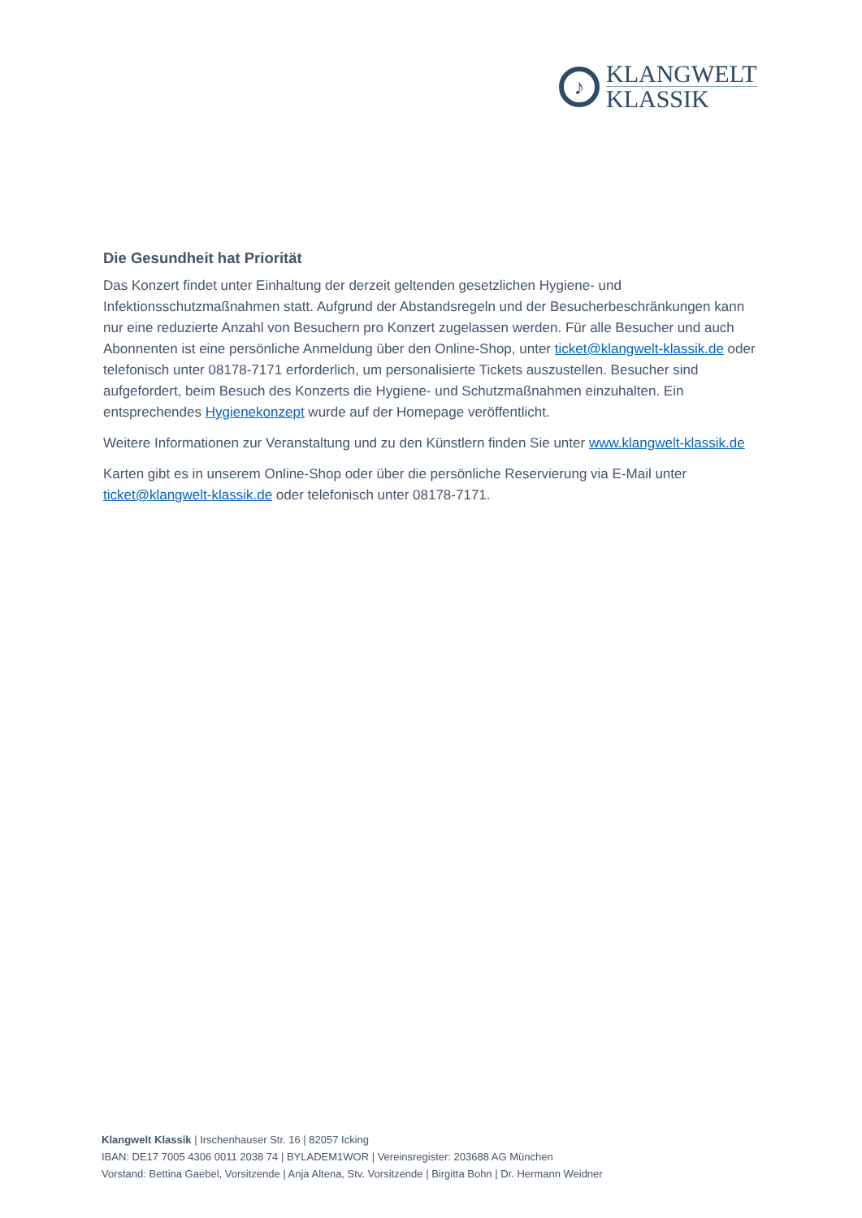♪
KLANGWELT
KLASSIK
Die Gesundheit hat Priorität
Das Konzert findet unter Einhaltung der derzeit geltenden gesetzlichen Hygiene- und Infektionsschutzmaßnahmen statt. Aufgrund der Abstandsregeln und der Besucherbeschränkungen kann nur eine reduzierte Anzahl von Besuchern pro Konzert zugelassen werden. Für alle Besucher und auch Abonnenten ist eine persönliche Anmeldung über den Online-Shop, unter ticket@klangwelt-klassik.de oder telefonisch unter 08178-7171 erforderlich, um personalisierte Tickets auszustellen. Besucher sind aufgefordert, beim Besuch des Konzerts die Hygiene- und Schutzmaßnahmen einzuhalten. Ein entsprechendes Hygienekonzept wurde auf der Homepage veröffentlicht.
Weitere Informationen zur Veranstaltung und zu den Künstlern finden Sie unter www.klangwelt-klassik.de
Karten gibt es in unserem Online-Shop oder über die persönliche Reservierung via E-Mail unter ticket@klangwelt-klassik.de oder telefonisch unter 08178-7171.
Klangwelt Klassik | Irschenhauser Str. 16 | 82057 Icking
IBAN: DE17 7005 4306 0011 2038 74 | BYLADEM1WOR | Vereinsregister: 203688 AG München
Vorstand: Bettina Gaebel, Vorsitzende | Anja Altena, Stv. Vorsitzende | Birgitta Bohn | Dr. Hermann Weidner